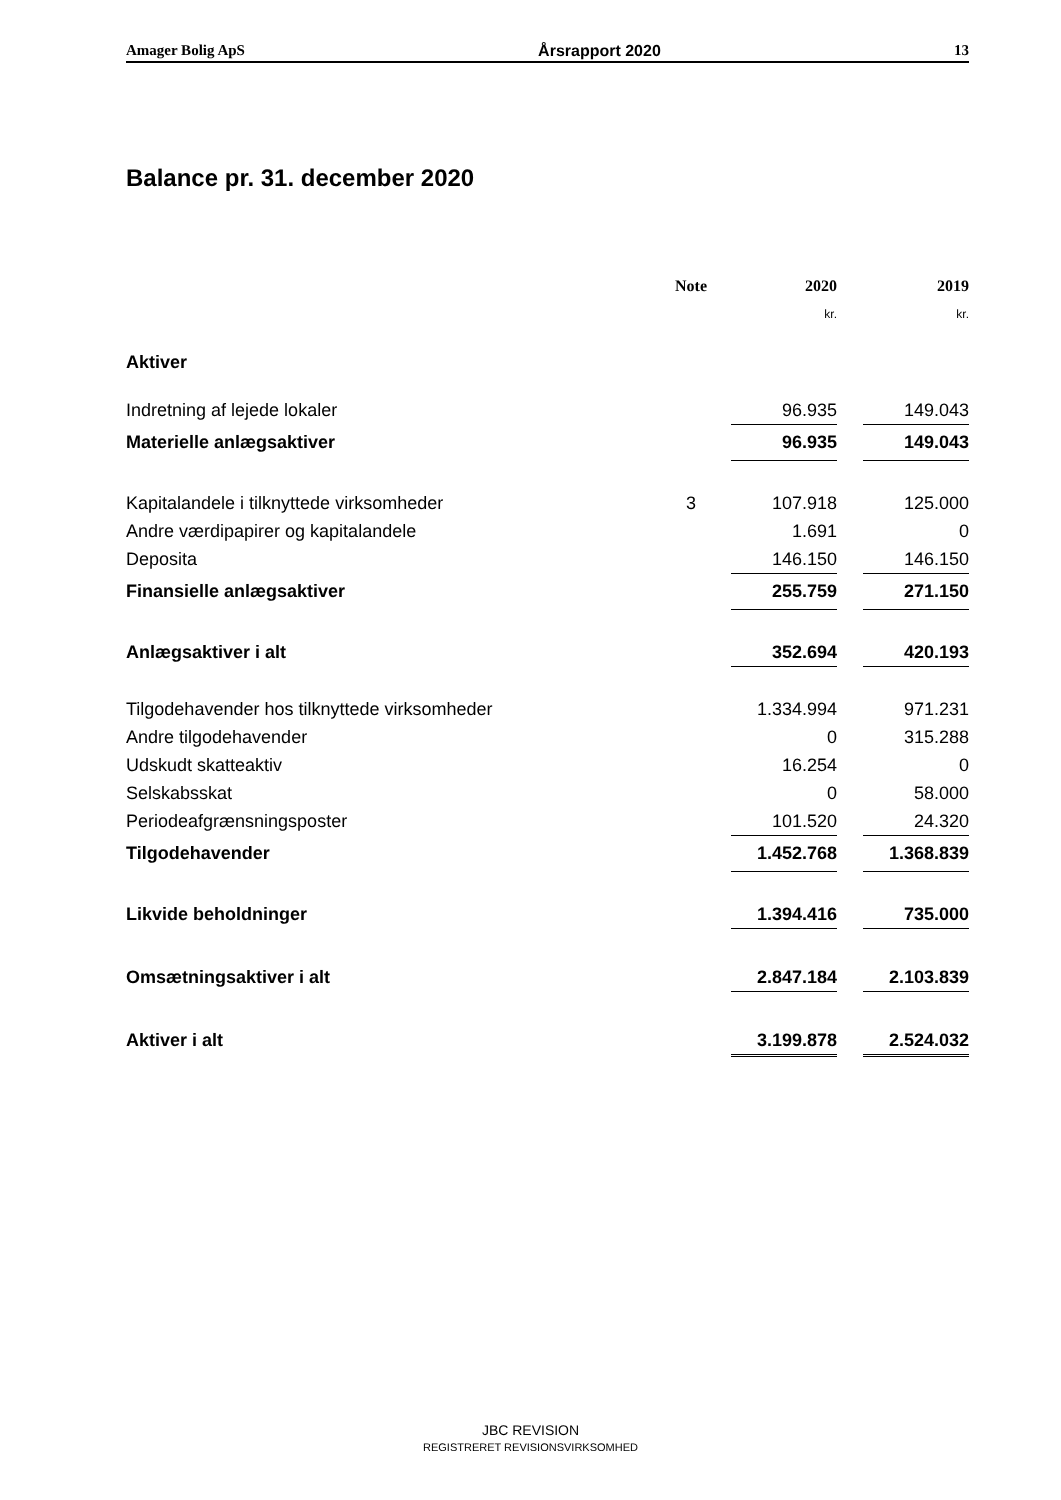Amager Bolig ApS Årsrapport 2020 13
Balance pr. 31. december 2020
| | Note | 2020 | | 2019 |
| --- | --- | --- | --- | --- |
| | | kr. | | kr. |
| Aktiver | | | | |
| Indretning af lejede lokaler | | 96.935 | | 149.043 |
| Materielle anlægsaktiver | | 96.935 | | 149.043 |
| Kapitalandele i tilknyttede virksomheder | 3 | 107.918 | | 125.000 |
| Andre værdipapirer og kapitalandele | | 1.691 | | 0 |
| Deposita | | 146.150 | | 146.150 |
| Finansielle anlægsaktiver | | 255.759 | | 271.150 |
| Anlægsaktiver i alt | | 352.694 | | 420.193 |
| Tilgodehavender hos tilknyttede virksomheder | | 1.334.994 | | 971.231 |
| Andre tilgodehavender | | 0 | | 315.288 |
| Udskudt skatteaktiv | | 16.254 | | 0 |
| Selskabsskat | | 0 | | 58.000 |
| Periodeafgrænsningsposter | | 101.520 | | 24.320 |
| Tilgodehavender | | 1.452.768 | | 1.368.839 |
| Likvide beholdninger | | 1.394.416 | | 735.000 |
| Omsætningsaktiver i alt | | 2.847.184 | | 2.103.839 |
| Aktiver i alt | | 3.199.878 | | 2.524.032 |
JBC REVISION
REGISTRERET REVISIONSVIRKSOMHED